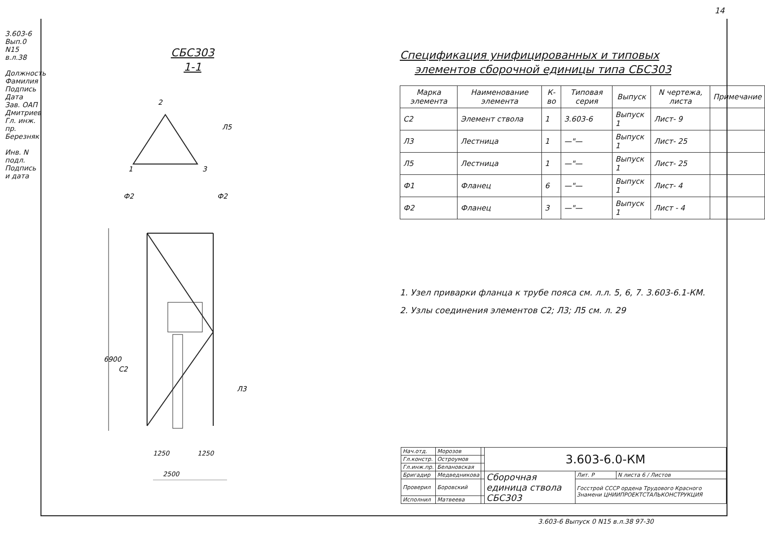14
3.603-6 Вып.0 N15 в.л.38
Должность Фамилия Подпись Дата
Зав. ОАП Дмитриев
Гл. инж. пр. Березняк
Инв. N подл. Подпись и дата
СБС303
1-1
2
1
3
Л5
Ф2
Ф2
6900
2500
1250
1250
С2
Л3
Спецификация унифицированных и типовых
элементов сборочной единицы типа СБС303
| Марка элемента | Наименование элемента | К-во | Типовая серия | Выпуск | N чертежа, листа | Примечание |
| --- | --- | --- | --- | --- | --- | --- |
| С2 | Элемент ствола | 1 | 3.603-6 | Выпуск 1 | Лист- 9 | |
| Л3 | Лестница | 1 | —"— | Выпуск 1 | Лист- 25 | |
| Л5 | Лестница | 1 | —"— | Выпуск 1 | Лист- 25 | |
| Ф1 | Фланец | 6 | —"— | Выпуск 1 | Лист- 4 | |
| Ф2 | Фланец | 3 | —"— | Выпуск 1 | Лист - 4 | |
1. Узел приварки фланца к трубе пояса см. л.л. 5, 6, 7. 3.603-6.1-КМ.
2. Узлы соединения элементов С2; Л3; Л5 см. л. 29
| Нач.отд. | Морозов | | 3.603-6.0-КМ | | |
| Гл.констр. | Остроумов | | | | |
| Гл.инж.пр. | Белановская | | | | |
| Бригадир | Медведникова | | Сборочная единица ствола СБС303 | Лит. Р | N листа 6 / Листов |
| Проверил | Боровский | | | Госстрой СССР ордена Трудового Красного Знамени ЦНИИПРОЕКТСТАЛЬКОНСТРУКЦИЯ | |
| Исполнил | Матвеева | | | | |
3.603-6 Выпуск 0 N15 в.л.38 97-30